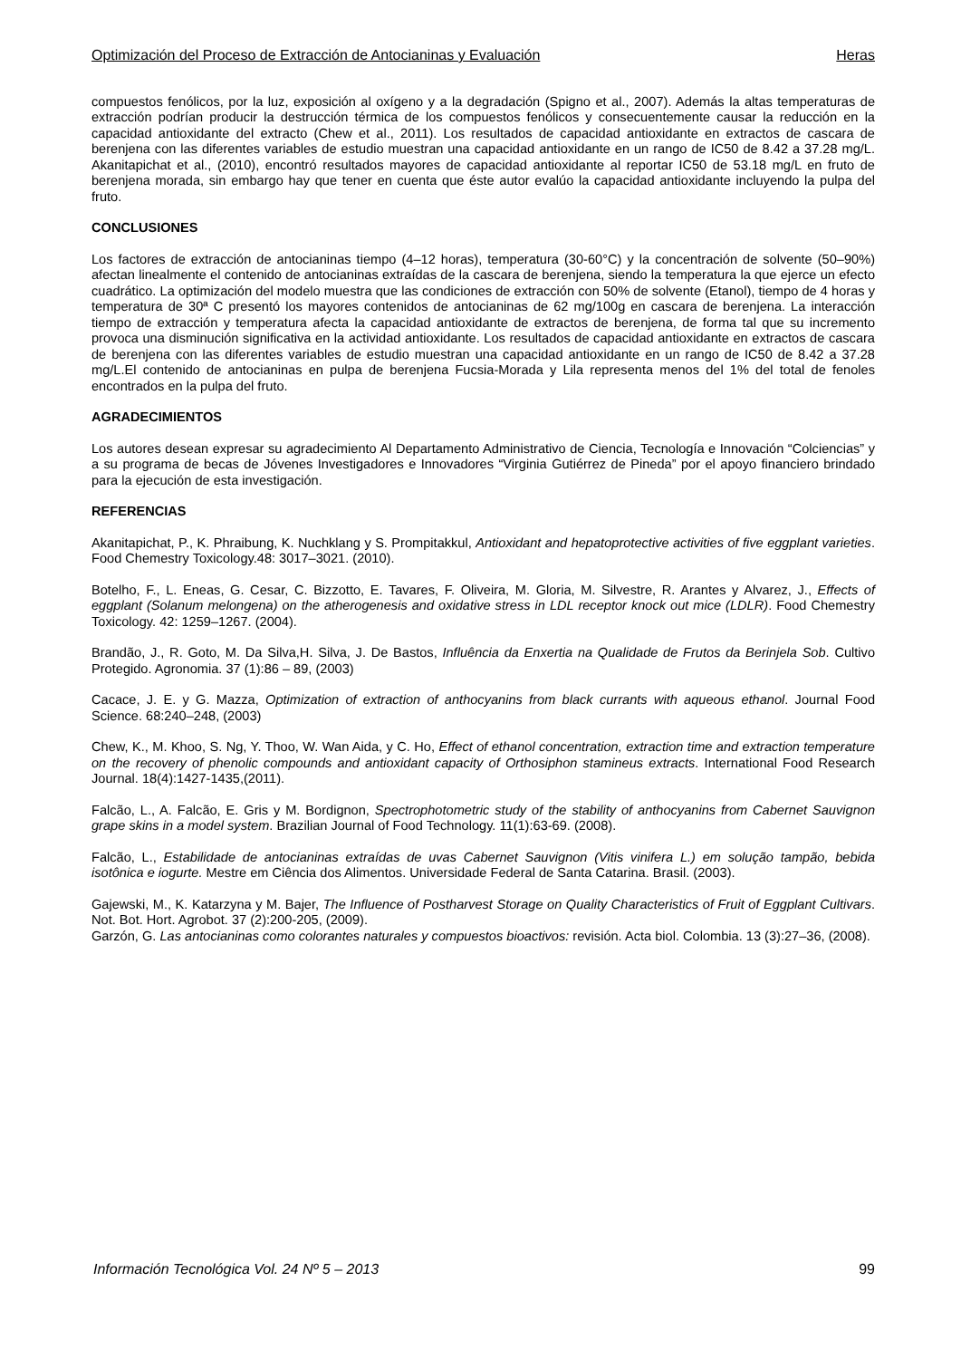Optimización del Proceso de Extracción de Antocianinas y Evaluación Heras
compuestos fenólicos, por la luz, exposición al oxígeno y a la degradación (Spigno et al., 2007). Además la altas temperaturas de extracción podrían producir la destrucción térmica de los compuestos fenólicos y consecuentemente causar la reducción en la capacidad antioxidante del extracto (Chew et al., 2011). Los resultados de capacidad antioxidante en extractos de cascara de berenjena con las diferentes variables de estudio muestran una capacidad antioxidante en un rango de IC50 de 8.42 a 37.28 mg/L. Akanitapichat et al., (2010), encontró resultados mayores de capacidad antioxidante al reportar IC50 de 53.18 mg/L en fruto de berenjena morada, sin embargo hay que tener en cuenta que éste autor evalúo la capacidad antioxidante incluyendo la pulpa del fruto.
CONCLUSIONES
Los factores de extracción de antocianinas tiempo (4–12 horas), temperatura (30-60°C) y la concentración de solvente (50–90%) afectan linealmente el contenido de antocianinas extraídas de la cascara de berenjena, siendo la temperatura la que ejerce un efecto cuadrático. La optimización del modelo muestra que las condiciones de extracción con 50% de solvente (Etanol), tiempo de 4 horas y temperatura de 30ª C presentó los mayores contenidos de antocianinas de 62 mg/100g en cascara de berenjena. La interacción tiempo de extracción y temperatura afecta la capacidad antioxidante de extractos de berenjena, de forma tal que su incremento provoca una disminución significativa en la actividad antioxidante. Los resultados de capacidad antioxidante en extractos de cascara de berenjena con las diferentes variables de estudio muestran una capacidad antioxidante en un rango de IC50 de 8.42 a 37.28 mg/L.El contenido de antocianinas en pulpa de berenjena Fucsia-Morada y Lila representa menos del 1% del total de fenoles encontrados en la pulpa del fruto.
AGRADECIMIENTOS
Los autores desean expresar su agradecimiento Al Departamento Administrativo de Ciencia, Tecnología e Innovación “Colciencias” y a su programa de becas de Jóvenes Investigadores e Innovadores “Virginia Gutiérrez de Pineda” por el apoyo financiero brindado para la ejecución de esta investigación.
REFERENCIAS
Akanitapichat, P., K. Phraibung, K. Nuchklang y S. Prompitakkul, Antioxidant and hepatoprotective activities of five eggplant varieties. Food Chemestry Toxicology.48: 3017–3021. (2010).
Botelho, F., L. Eneas, G. Cesar, C. Bizzotto, E. Tavares, F. Oliveira, M. Gloria, M. Silvestre, R. Arantes y Alvarez, J., Effects of eggplant (Solanum melongena) on the atherogenesis and oxidative stress in LDL receptor knock out mice (LDLR). Food Chemestry Toxicology. 42: 1259–1267. (2004).
Brandão, J., R. Goto, M. Da Silva,H. Silva, J. De Bastos, Influência da Enxertia na Qualidade de Frutos da Berinjela Sob. Cultivo Protegido. Agronomia. 37 (1):86 – 89, (2003)
Cacace, J. E. y G. Mazza, Optimization of extraction of anthocyanins from black currants with aqueous ethanol. Journal Food Science. 68:240–248, (2003)
Chew, K., M. Khoo, S. Ng, Y. Thoo, W. Wan Aida, y C. Ho, Effect of ethanol concentration, extraction time and extraction temperature on the recovery of phenolic compounds and antioxidant capacity of Orthosiphon stamineus extracts. International Food Research Journal. 18(4):1427-1435,(2011).
Falcão, L., A. Falcão, E. Gris y M. Bordignon, Spectrophotometric study of the stability of anthocyanins from Cabernet Sauvignon grape skins in a model system. Brazilian Journal of Food Technology. 11(1):63-69. (2008).
Falcão, L., Estabilidade de antocianinas extraídas de uvas Cabernet Sauvignon (Vitis vinifera L.) em solução tampão, bebida isotônica e iogurte. Mestre em Ciência dos Alimentos. Universidade Federal de Santa Catarina. Brasil. (2003).
Gajewski, M., K. Katarzyna y M. Bajer, The Influence of Postharvest Storage on Quality Characteristics of Fruit of Eggplant Cultivars. Not. Bot. Hort. Agrobot. 37 (2):200-205, (2009).
Garzón, G. Las antocianinas como colorantes naturales y compuestos bioactivos: revisión. Acta biol. Colombia. 13 (3):27–36, (2008).
Información Tecnológica Vol. 24 Nº 5 – 2013 99